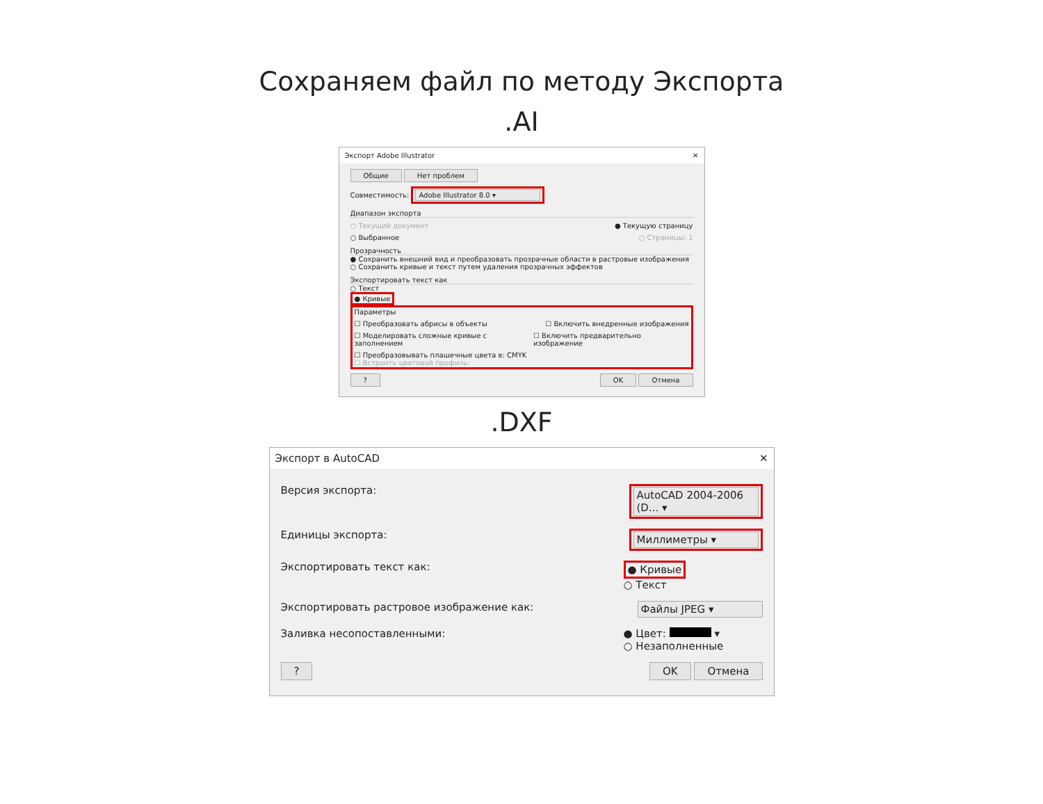Сохраняем файл по методу Экспорта
.AI
Экспорт Adobe Illustrator ✕
Общие Нет проблем
Совместимость: Adobe Illustrator 8.0 ▾
Диапазон экспорта
○ Текущий документ ● Текущую страницу
○ Выбранное ○ Страницы: 1
Прозрачность
● Сохранить внешний вид и преобразовать прозрачные области в растровые изображения
○ Сохранить кривые и текст путем удаления прозрачных эффектов
Экспортировать текст как
○ Текст
● Кривые
Параметры
☐ Преобразовать абрисы в объекты ☐ Включить внедренные изображения
☐ Моделировать сложные кривые с заполнением ☐ Включить предварительно изображение
☐ Преобразовывать плашечные цвета в: CMYK
☐ Встроить цветовой профиль:
? OK Отмена
.DXF
Экспорт в AutoCAD ✕
Версия экспорта: AutoCAD 2004-2006 (D... ▾
Единицы экспорта: Миллиметры ▾
Экспортировать текст как: ● Кривые
○ Текст
Экспортировать растровое изображение как: Файлы JPEG ▾
Заливка несопоставленными: ● Цвет: ▾
○ Незаполненные
? OK Отмена